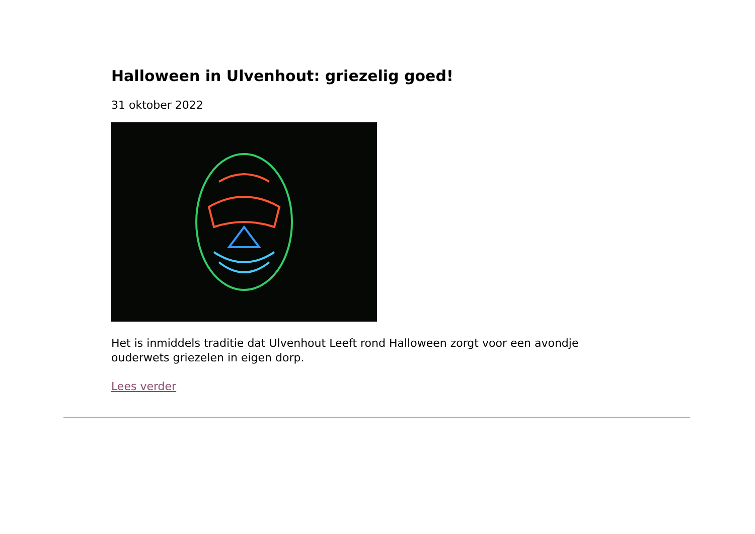Halloween in Ulvenhout: griezelig goed!
31 oktober 2022
Het is inmiddels traditie dat Ulvenhout Leeft rond Halloween zorgt voor een avondje ouderwets griezelen in eigen dorp.
Lees verder